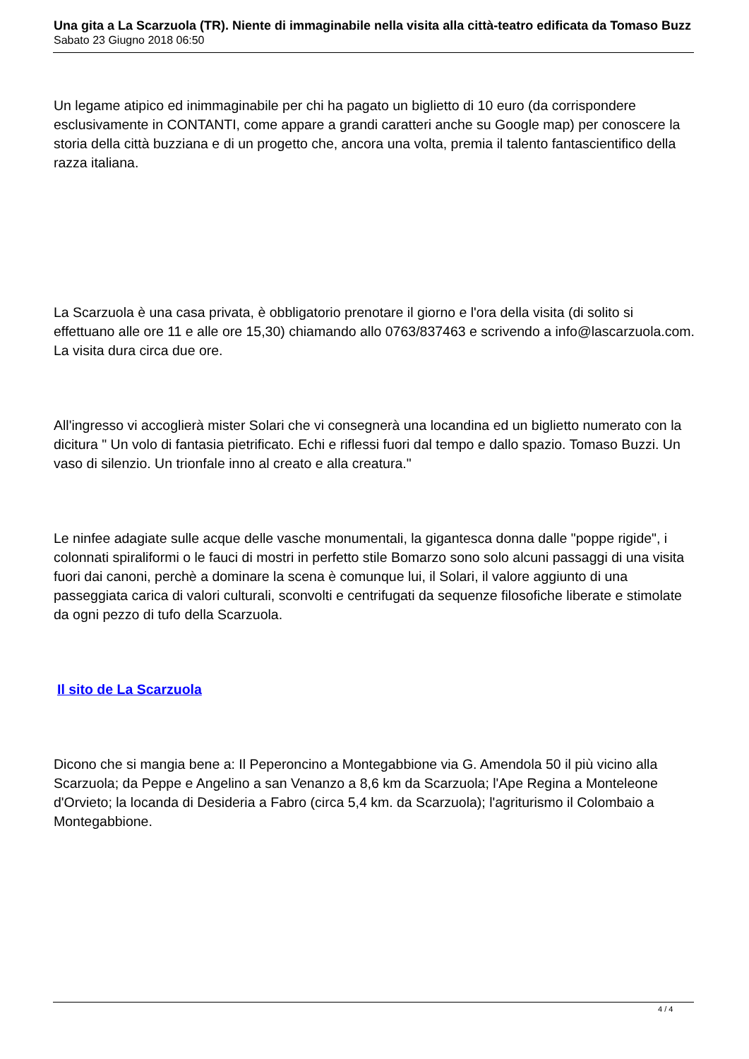Una gita a La Scarzuola (TR). Niente di immaginabile nella visita alla città-teatro edificata da Tomaso Buzz
Sabato 23 Giugno 2018 06:50
Un legame atipico ed inimmaginabile per chi ha pagato un biglietto di 10 euro (da corrispondere esclusivamente in CONTANTI, come appare a grandi caratteri anche su Google map) per conoscere la storia della città buzziana e di un progetto che, ancora una volta, premia il talento fantascientifico della razza italiana.
La Scarzuola è una casa privata, è obbligatorio prenotare il giorno e l'ora della visita (di solito si effettuano alle ore 11 e alle ore 15,30) chiamando allo 0763/837463 e scrivendo a info@lascarzuola.com. La visita dura circa due ore.
All'ingresso vi accoglierà mister Solari che vi consegnerà una locandina ed un biglietto numerato con la dicitura " Un volo di fantasia pietrificato. Echi e riflessi fuori dal tempo e dallo spazio. Tomaso Buzzi. Un vaso di silenzio. Un trionfale inno al creato e alla creatura."
Le ninfee adagiate sulle acque delle vasche monumentali, la gigantesca donna dalle "poppe rigide", i colonnati spiraliformi o le fauci di mostri in perfetto stile Bomarzo sono solo alcuni passaggi di una visita fuori dai canoni, perchè a dominare la scena è comunque lui, il Solari, il valore aggiunto di una passeggiata carica di valori culturali, sconvolti e centrifugati da sequenze filosofiche liberate e stimolate da ogni pezzo di tufo della Scarzuola.
Il sito de La Scarzuola
Dicono che si mangia bene a: Il Peperoncino a Montegabbione via G. Amendola 50 il più vicino alla Scarzuola; da Peppe e Angelino a san Venanzo a 8,6 km da Scarzuola; l'Ape Regina a Monteleone d'Orvieto; la locanda di Desideria a Fabro (circa 5,4 km. da Scarzuola); l'agriturismo il Colombaio a Montegabbione.
4 / 4